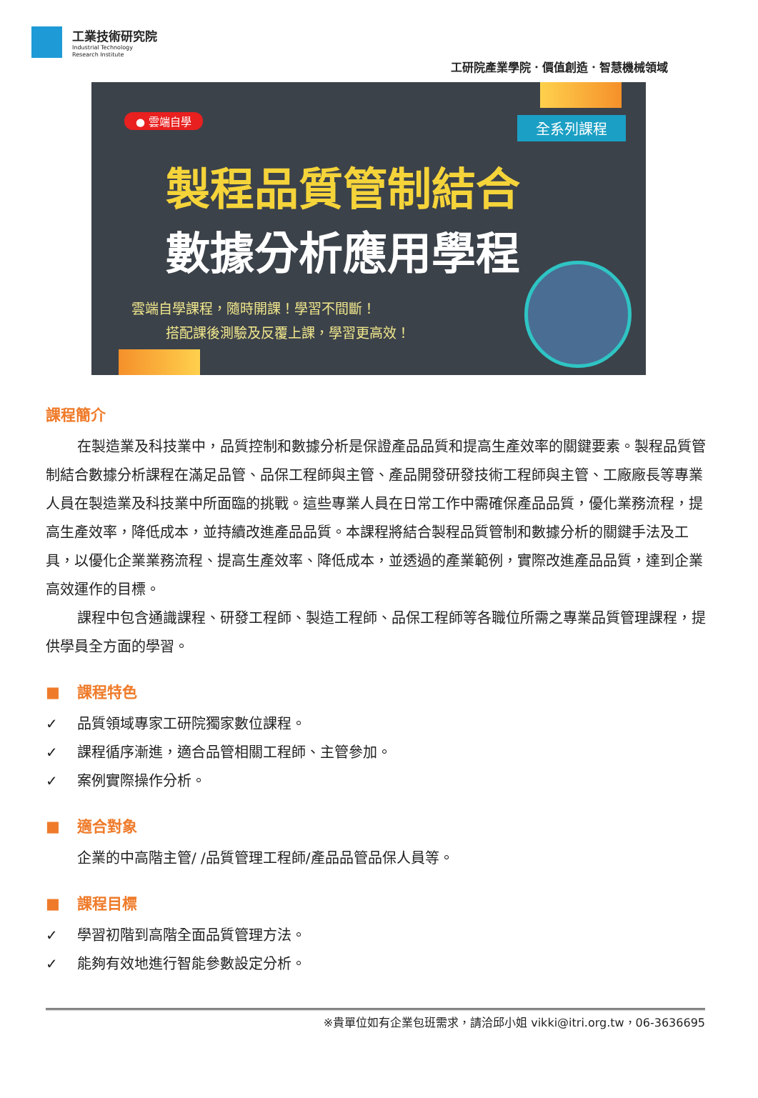工業技術研究院
Industrial Technology
Research Institute
工研院產業學院．價值創造．智慧機械領域
● 雲端自學 全系列課程
製程品質管制結合
數據分析應用學程
雲端自學課程，隨時開課！學習不間斷！
搭配課後測驗及反覆上課，學習更高效！
課程簡介
在製造業及科技業中，品質控制和數據分析是保證產品品質和提高生產效率的關鍵要素。製程品質管制結合數據分析課程在滿足品管、品保工程師與主管、產品開發研發技術工程師與主管、工廠廠長等專業人員在製造業及科技業中所面臨的挑戰。這些專業人員在日常工作中需確保產品品質，優化業務流程，提高生產效率，降低成本，並持續改進產品品質。本課程將結合製程品質管制和數據分析的關鍵手法及工具，以優化企業業務流程、提高生產效率、降低成本，並透過的產業範例，實際改進產品品質，達到企業高效運作的目標。
課程中包含通識課程、研發工程師、製造工程師、品保工程師等各職位所需之專業品質管理課程，提供學員全方面的學習。
■ 課程特色
✓ 品質領域專家工研院獨家數位課程。
✓ 課程循序漸進，適合品管相關工程師、主管參加。
✓ 案例實際操作分析。
■ 適合對象
企業的中高階主管/ /品質管理工程師/產品品管品保人員等。
■ 課程目標
✓ 學習初階到高階全面品質管理方法。
✓ 能夠有效地進行智能參數設定分析。
※貴單位如有企業包班需求，請洽邱小姐 vikki@itri.org.tw，06-3636695